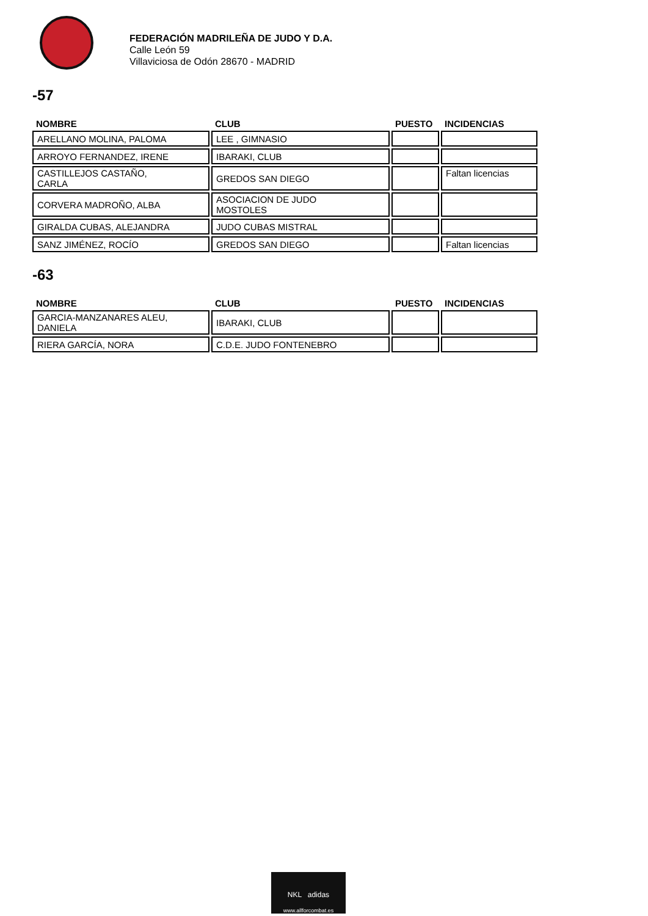FEDERACIÓN MADRILEÑA DE JUDO Y D.A.
Calle León 59
Villaviciosa de Odón 28670 - MADRID
-57
| NOMBRE | CLUB | PUESTO | INCIDENCIAS |
| --- | --- | --- | --- |
| ARELLANO MOLINA, PALOMA | LEE , GIMNASIO | | |
| ARROYO FERNANDEZ, IRENE | IBARAKI, CLUB | | |
| CASTILLEJOS CASTAÑO, CARLA | GREDOS SAN DIEGO | | Faltan licencias |
| CORVERA MADROÑO, ALBA | ASOCIACION DE JUDO MOSTOLES | | |
| GIRALDA CUBAS, ALEJANDRA | JUDO CUBAS MISTRAL | | |
| SANZ JIMÉNEZ, ROCÍO | GREDOS SAN DIEGO | | Faltan licencias |
-63
| NOMBRE | CLUB | PUESTO | INCIDENCIAS |
| --- | --- | --- | --- |
| GARCIA-MANZANARES ALEU, DANIELA | IBARAKI, CLUB | | |
| RIERA GARCÍA, NORA | C.D.E. JUDO FONTENEBRO | | |
NKL adidas
www.allforcombat.es